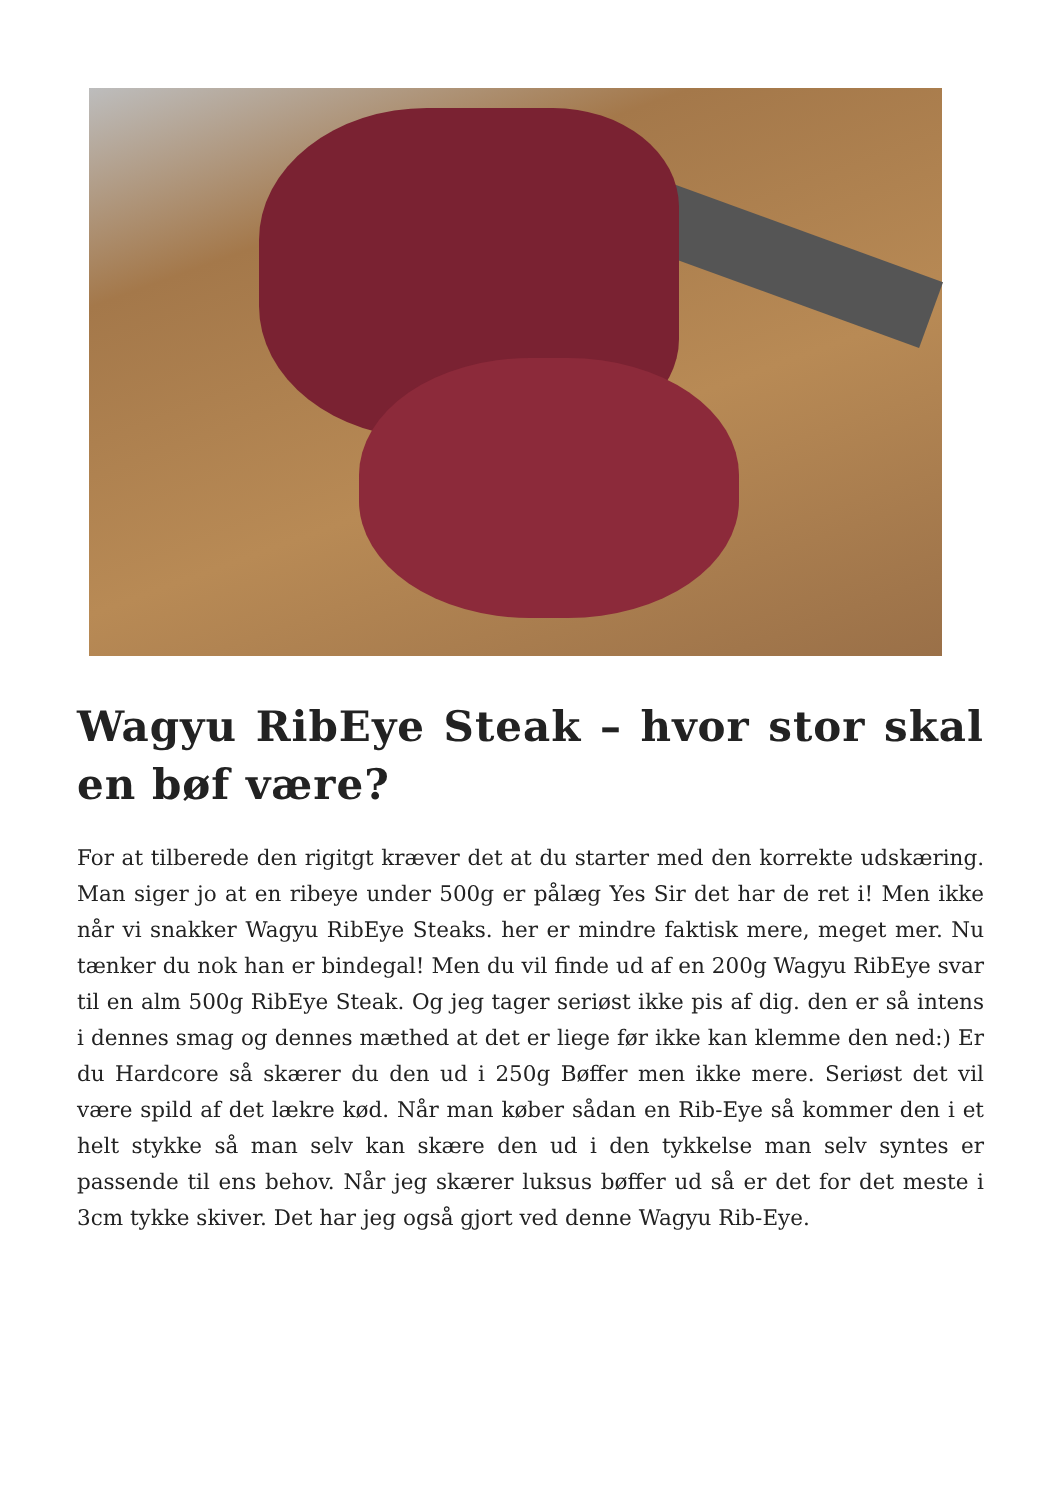Wagyu RibEye Steak – hvor stor skal en bøf være?
For at tilberede den rigitgt kræver det at du starter med den korrekte udskæring. Man siger jo at en ribeye under 500g er pålæg Yes Sir det har de ret i! Men ikke når vi snakker Wagyu RibEye Steaks. her er mindre faktisk mere, meget mer. Nu tænker du nok han er bindegal! Men du vil finde ud af en 200g Wagyu RibEye svar til en alm 500g RibEye Steak. Og jeg tager seriøst ikke pis af dig. den er så intens i dennes smag og dennes mæthed at det er liege før ikke kan klemme den ned:) Er du Hardcore så skærer du den ud i 250g Bøffer men ikke mere. Seriøst det vil være spild af det lækre kød. Når man køber sådan en Rib-Eye så kommer den i et helt stykke så man selv kan skære den ud i den tykkelse man selv syntes er passende til ens behov. Når jeg skærer luksus bøffer ud så er det for det meste i 3cm tykke skiver. Det har jeg også gjort ved denne Wagyu Rib-Eye.